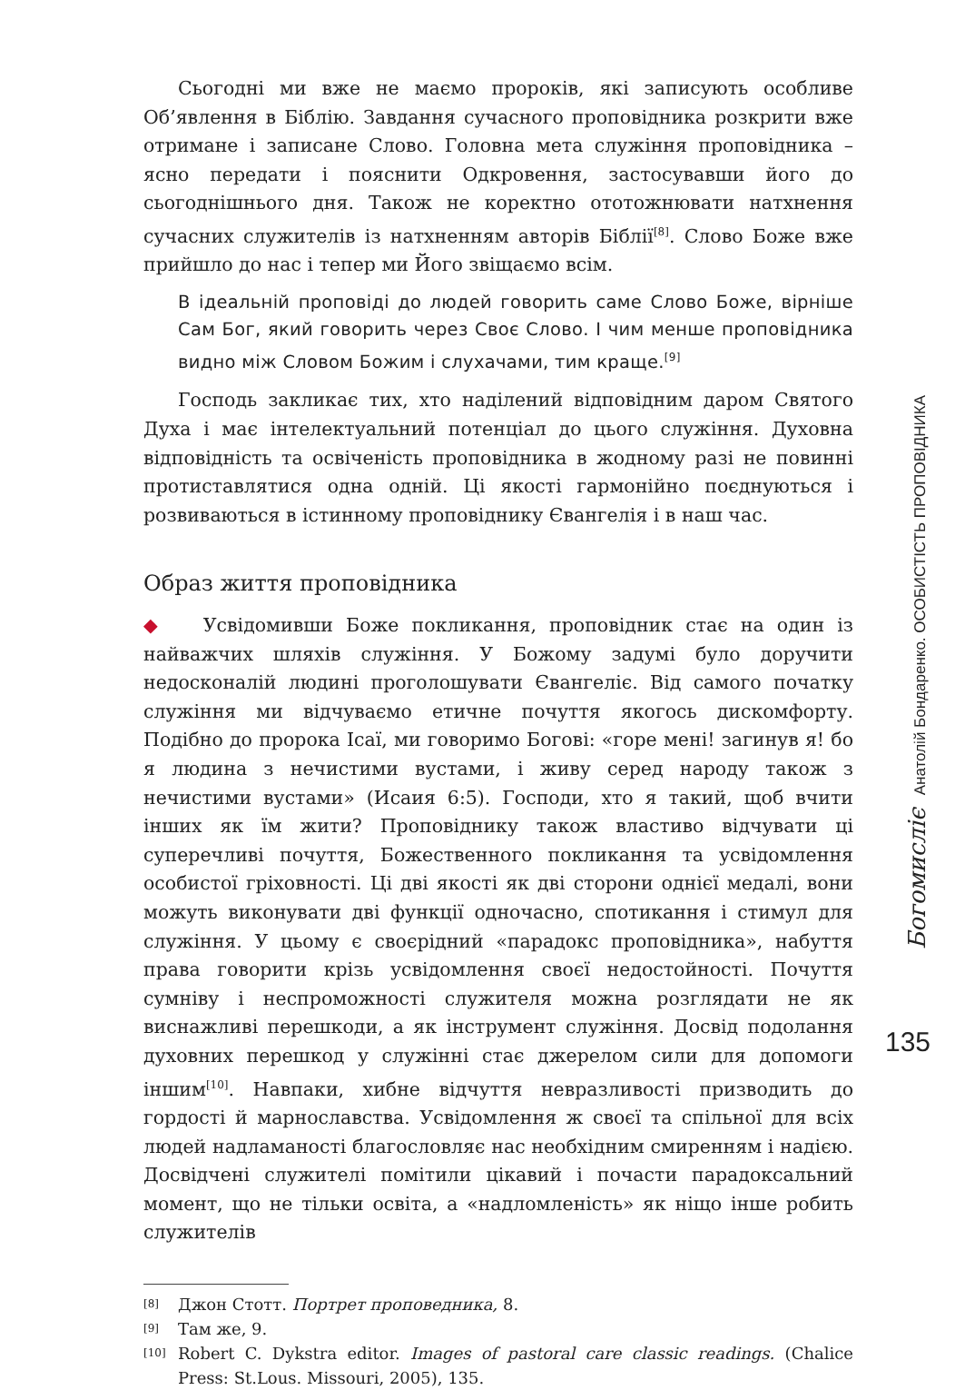Сьогодні ми вже не маємо пророків, які записують особливе Об’явлення в Біблію. Завдання сучасного проповідника розкрити вже отримане і записане Слово. Головна мета служіння проповідника – ясно передати і пояснити Одкровення, застосувавши його до сьогоднішнього дня. Також не коректно ототожнювати натхнення сучасних служителів із натхненням авторів Біблії<sup>[8]</sup>. Слово Боже вже прийшло до нас і тепер ми Його звіщаємо всім.
В ідеальній проповіді до людей говорить саме Слово Боже, вірніше Сам Бог, який говорить через Своє Слово. І чим менше проповідника видно між Словом Божим і слухачами, тим краще.<sup>[9]</sup>
Господь закликає тих, хто наділений відповідним даром Святого Духа і має інтелектуальний потенціал до цього служіння. Духовна відповідність та освіченість проповідника в жодному разі не повинні протиставлятися одна одній. Ці якості гармонійно поєднуються і розвиваються в істинному проповіднику Євангелія і в наш час.
Образ життя проповідника
◆ Усвідомивши Боже покликання, проповідник стає на один із найважчих шляхів служіння. У Божому задумі було доручити недосконалій людині проголошувати Євангеліє. Від самого початку служіння ми відчуваємо етичне почуття якогось дискомфорту. Подібно до пророка Ісаї, ми говоримо Богові: «горе мені! загинув я! бо я людина з нечистими вустами, і живу серед народу також з нечистими вустами» (Исаия 6:5). Господи, хто я такий, щоб вчити інших як їм жити? Проповіднику також властиво відчувати ці суперечливі почуття, Божественного покликання та усвідомлення особистої гріховності. Ці дві якості як дві сторони однієї медалі, вони можуть виконувати дві функції одночасно, спотикання і стимул для служіння. У цьому є своєрідний «парадокс проповідника», набуття права говорити крізь усвідомлення своєї недостойності. Почуття сумніву і неспроможності служителя можна розглядати не як виснажливі перешкоди, а як інструмент служіння. Досвід подолання духовних перешкод у служінні стає джерелом сили для допомоги іншим<sup>[10]</sup>. Навпаки, хибне відчуття невразливості призводить до гордості й марнославства. Усвідомлення ж своєї та спільної для всіх людей надламаності благословляє нас необхідним смиренням і надією. Досвідчені служителі помітили цікавий і почасти парадоксальний момент, що не тільки освіта, а «надломленість» як ніщо інше робить служителів
[8] Джон Стотт. Портрет проповедника, 8.
[9] Там же, 9.
[10] Robert C. Dykstra editor. Images of pastoral care classic readings. (Chalice Press: St.Lous. Missouri, 2005), 135.
Богомисліє Анатолій Бондаренко. ОСОБИСТІСТЬ ПРОПОВІДНИКА
135